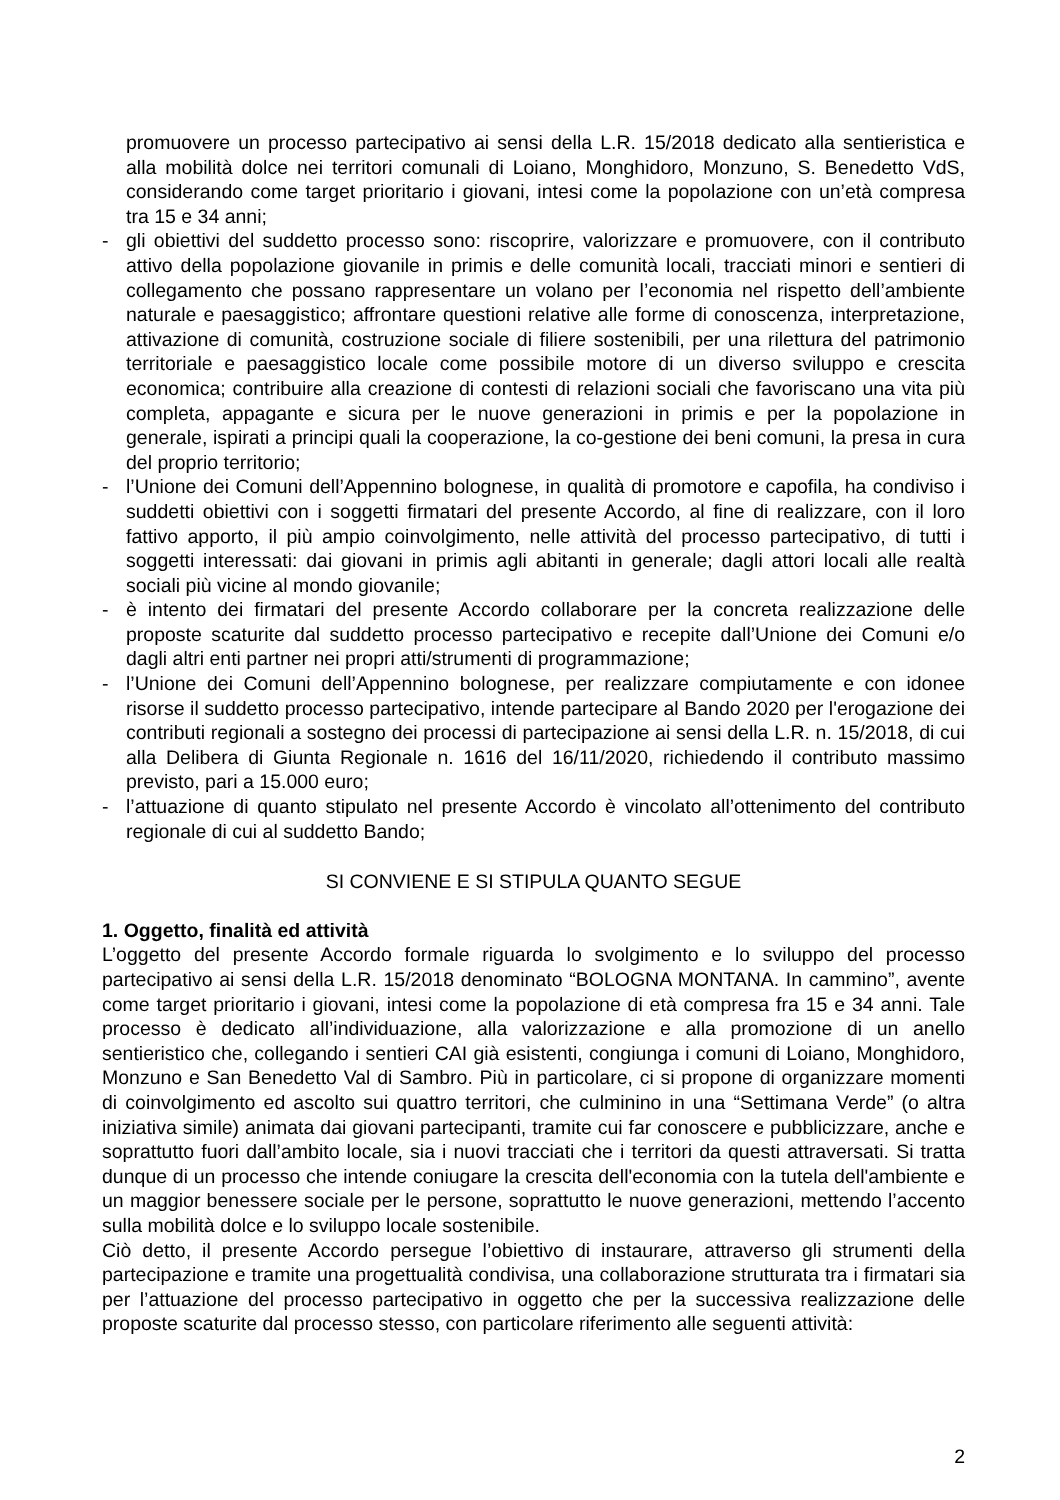promuovere un processo partecipativo ai sensi della L.R. 15/2018 dedicato alla sentieristica e alla mobilità dolce nei territori comunali di Loiano, Monghidoro, Monzuno, S. Benedetto VdS, considerando come target prioritario i giovani, intesi come la popolazione con un’età compresa tra 15 e 34 anni;
- gli obiettivi del suddetto processo sono: riscoprire, valorizzare e promuovere, con il contributo attivo della popolazione giovanile in primis e delle comunità locali, tracciati minori e sentieri di collegamento che possano rappresentare un volano per l’economia nel rispetto dell’ambiente naturale e paesaggistico; affrontare questioni relative alle forme di conoscenza, interpretazione, attivazione di comunità, costruzione sociale di filiere sostenibili, per una rilettura del patrimonio territoriale e paesaggistico locale come possibile motore di un diverso sviluppo e crescita economica; contribuire alla creazione di contesti di relazioni sociali che favoriscano una vita più completa, appagante e sicura per le nuove generazioni in primis e per la popolazione in generale, ispirati a principi quali la cooperazione, la co-gestione dei beni comuni, la presa in cura del proprio territorio;
- l’Unione dei Comuni dell’Appennino bolognese, in qualità di promotore e capofila, ha condiviso i suddetti obiettivi con i soggetti firmatari del presente Accordo, al fine di realizzare, con il loro fattivo apporto, il più ampio coinvolgimento, nelle attività del processo partecipativo, di tutti i soggetti interessati: dai giovani in primis agli abitanti in generale; dagli attori locali alle realtà sociali più vicine al mondo giovanile;
- è intento dei firmatari del presente Accordo collaborare per la concreta realizzazione delle proposte scaturite dal suddetto processo partecipativo e recepite dall’Unione dei Comuni e/o dagli altri enti partner nei propri atti/strumenti di programmazione;
- l’Unione dei Comuni dell’Appennino bolognese, per realizzare compiutamente e con idonee risorse il suddetto processo partecipativo, intende partecipare al Bando 2020 per l'erogazione dei contributi regionali a sostegno dei processi di partecipazione ai sensi della L.R. n. 15/2018, di cui alla Delibera di Giunta Regionale n. 1616 del 16/11/2020, richiedendo il contributo massimo previsto, pari a 15.000 euro;
- l’attuazione di quanto stipulato nel presente Accordo è vincolato all’ottenimento del contributo regionale di cui al suddetto Bando;
SI CONVIENE E SI STIPULA QUANTO SEGUE
1. Oggetto, finalità ed attività
L’oggetto del presente Accordo formale riguarda lo svolgimento e lo sviluppo del processo partecipativo ai sensi della L.R. 15/2018 denominato “BOLOGNA MONTANA. In cammino”, avente come target prioritario i giovani, intesi come la popolazione di età compresa fra 15 e 34 anni. Tale processo è dedicato all’individuazione, alla valorizzazione e alla promozione di un anello sentieristico che, collegando i sentieri CAI già esistenti, congiunga i comuni di Loiano, Monghidoro, Monzuno e San Benedetto Val di Sambro. Più in particolare, ci si propone di organizzare momenti di coinvolgimento ed ascolto sui quattro territori, che culminino in una “Settimana Verde” (o altra iniziativa simile) animata dai giovani partecipanti, tramite cui far conoscere e pubblicizzare, anche e soprattutto fuori dall’ambito locale, sia i nuovi tracciati che i territori da questi attraversati. Si tratta dunque di un processo che intende coniugare la crescita dell'economia con la tutela dell'ambiente e un maggior benessere sociale per le persone, soprattutto le nuove generazioni, mettendo l’accento sulla mobilità dolce e lo sviluppo locale sostenibile.
Ciò detto, il presente Accordo persegue l’obiettivo di instaurare, attraverso gli strumenti della partecipazione e tramite una progettualità condivisa, una collaborazione strutturata tra i firmatari sia per l’attuazione del processo partecipativo in oggetto che per la successiva realizzazione delle proposte scaturite dal processo stesso, con particolare riferimento alle seguenti attività:
2